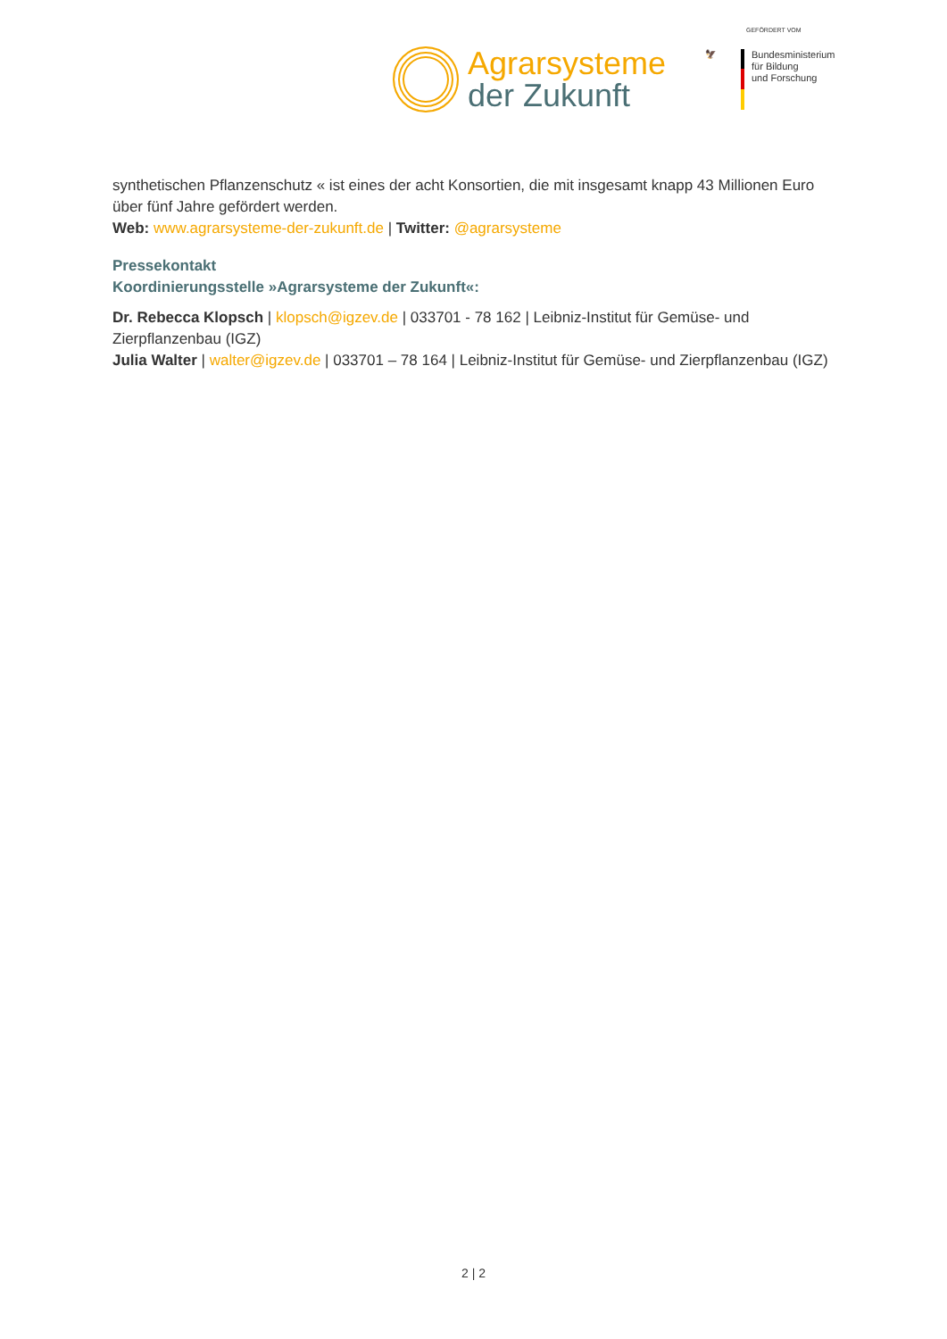Agrarsysteme
der Zukunft
GEFÖRDERT VOM
🦅
Bundesministerium
für Bildung
und Forschung
synthetischen Pflanzenschutz « ist eines der acht Konsortien, die mit insgesamt knapp 43 Millionen Euro über fünf Jahre gefördert werden.
Web: www.agrarsysteme-der-zukunft.de | Twitter: @agrarsysteme
Pressekontakt
Koordinierungsstelle »Agrarsysteme der Zukunft«:
Dr. Rebecca Klopsch | klopsch@igzev.de | 033701 - 78 162 | Leibniz-Institut für Gemüse- und Zierpflanzenbau (IGZ)
Julia Walter | walter@igzev.de | 033701 – 78 164 | Leibniz-Institut für Gemüse- und Zierpflanzenbau (IGZ)
2 | 2